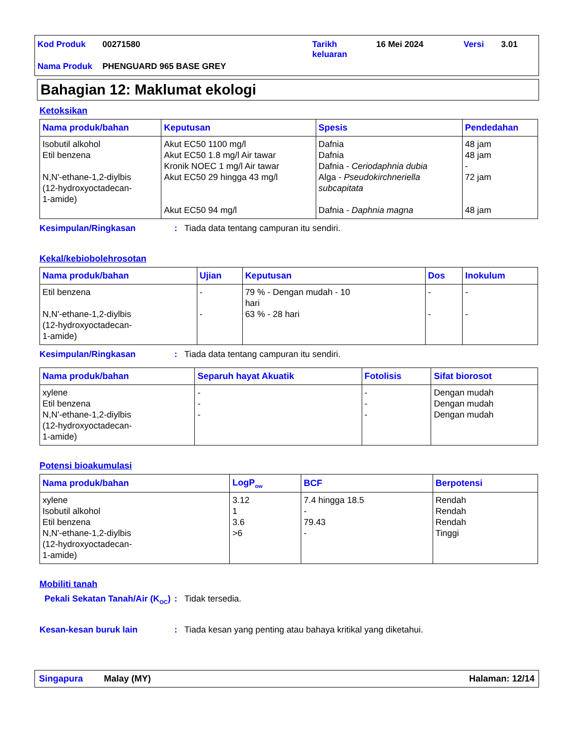| Kod Produk | 00271580 | Tarikh keluaran | 16 Mei 2024 | Versi | 3.01 |
| Nama Produk | PHENGUARD 965 BASE GREY | | | | |
Bahagian 12: Maklumat ekologi
Ketoksikan
| Nama produk/bahan | Keputusan | Spesis | Pendedahan |
| --- | --- | --- | --- |
| Isobutil alkohol Etil benzena N,N'-ethane-1,2-diylbis (12-hydroxyoctadecan- 1-amide) | Akut EC50 1100 mg/l Akut EC50 1.8 mg/l Air tawar Kronik NOEC 1 mg/l Air tawar Akut EC50 29 hingga 43 mg/l Akut EC50 94 mg/l | Dafnia Dafnia Dafnia - Ceriodaphnia dubia Alga - Pseudokirchneriella subcapitata Dafnia - Daphnia magna | 48 jam 48 jam - 72 jam 48 jam |
Kesimpulan/Ringkasan: Tiada data tentang campuran itu sendiri.
Kekal/kebiobolehrosotan
| Nama produk/bahan | Ujian | Keputusan | Dos | Inokulum |
| --- | --- | --- | --- | --- |
| Etil benzena N,N'-ethane-1,2-diylbis (12-hydroxyoctadecan- 1-amide) | - - | 79 % - Dengan mudah - 10 hari 63 % - 28 hari | - - | - - |
Kesimpulan/Ringkasan: Tiada data tentang campuran itu sendiri.
| Nama produk/bahan | Separuh hayat Akuatik | Fotolisis | Sifat biorosot |
| --- | --- | --- | --- |
| xylene Etil benzena N,N'-ethane-1,2-diylbis (12-hydroxyoctadecan- 1-amide) | - - - | - - - | Dengan mudah Dengan mudah Dengan mudah |
Potensi bioakumulasi
| Nama produk/bahan | LogP<sub>ow</sub> | BCF | Berpotensi |
| --- | --- | --- | --- |
| xylene Isobutil alkohol Etil benzena N,N'-ethane-1,2-diylbis (12-hydroxyoctadecan- 1-amide) | 3.12 1 3.6 >6 | 7.4 hingga 18.5 - 79.43 - | Rendah Rendah Rendah Tinggi |
Mobiliti tanah
Pekali Sekatan Tanah/Air (K<sub>OC</sub>): Tidak tersedia.
Kesan-kesan buruk lain: Tiada kesan yang penting atau bahaya kritikal yang diketahui.
Singapura Malay (MY) Halaman: 12/14